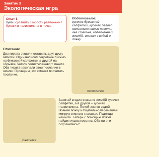Занятие 3
Экологическая игра
Опыт 1
Цель: сравнить скорость разложения бумаги и полиэтилена в почве.
Подготовьте:
кусочек бумажной салфетки, кусочек белого полиэтиленового пакета, два стакана, наполненных землёй, стакан с водой и ложку.
Описание
Два пирата решили оставить друг другу записки. Один написал секретное письмо на бумажной салфетке, а другой на обрывке белого полиэтиленового пакета. Оба пирата закопали свои послания в землю. Проверим, кто сможет прочитать послание.
Полиэтилен
Салфетка
Закопай в один стакан с землёй кусочек салфетки, а в другой – кусочек полиэтилена. Полей землю водой. Возьми ложку и тщательно перемешай мокрую землю в стаканах. Подожди немного. Теперь с помощью ложки найди письма пиратов. Оба ли они сохранились?